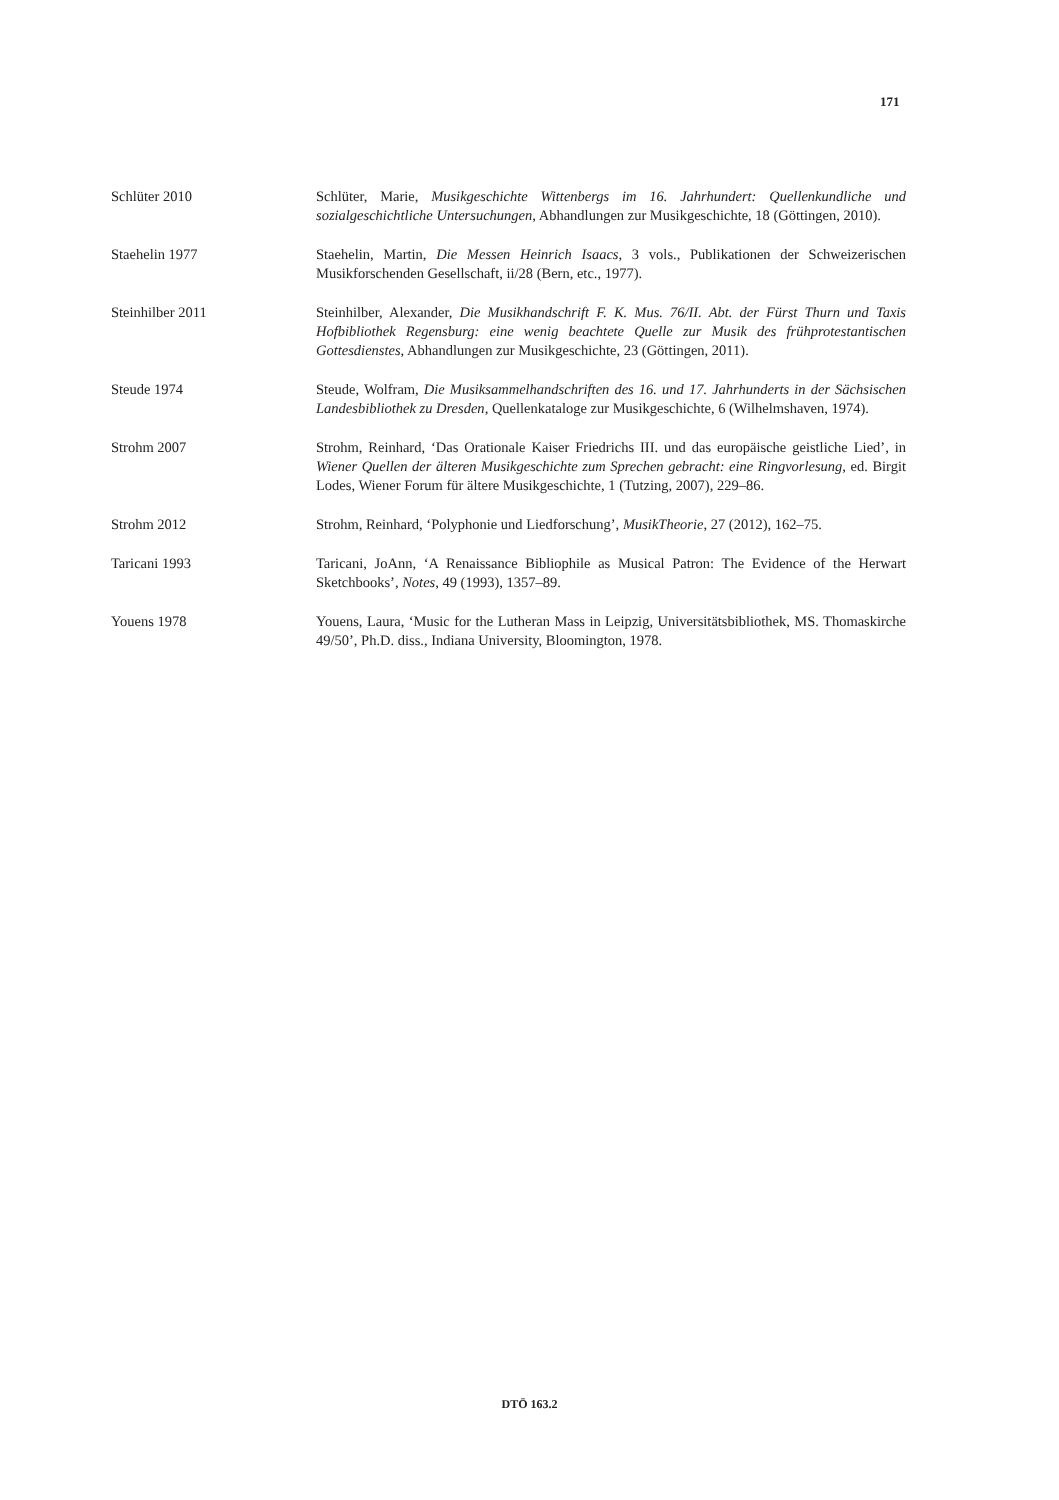171
Schlüter 2010 Schlüter, Marie, Musikgeschichte Wittenbergs im 16. Jahrhundert: Quellenkundliche und sozialgeschichtliche Untersuchungen, Abhandlungen zur Musikgeschichte, 18 (Göttingen, 2010).
Staehelin 1977 Staehelin, Martin, Die Messen Heinrich Isaacs, 3 vols., Publikationen der Schweizerischen Musikforschenden Gesellschaft, ii/28 (Bern, etc., 1977).
Steinhilber 2011 Steinhilber, Alexander, Die Musikhandschrift F. K. Mus. 76/II. Abt. der Fürst Thurn und Taxis Hofbibliothek Regensburg: eine wenig beachtete Quelle zur Musik des frühprotestantischen Gottesdienstes, Abhandlungen zur Musikgeschichte, 23 (Göttingen, 2011).
Steude 1974 Steude, Wolfram, Die Musiksammelhandschriften des 16. und 17. Jahrhunderts in der Sächsischen Landesbibliothek zu Dresden, Quellenkataloge zur Musikgeschichte, 6 (Wilhelmshaven, 1974).
Strohm 2007 Strohm, Reinhard, ‘Das Orationale Kaiser Friedrichs III. und das europäische geistliche Lied’, in Wiener Quellen der älteren Musikgeschichte zum Sprechen gebracht: eine Ringvorlesung, ed. Birgit Lodes, Wiener Forum für ältere Musikgeschichte, 1 (Tutzing, 2007), 229–86.
Strohm 2012 Strohm, Reinhard, ‘Polyphonie und Liedforschung’, MusikTheorie, 27 (2012), 162–75.
Taricani 1993 Taricani, JoAnn, ‘A Renaissance Bibliophile as Musical Patron: The Evidence of the Herwart Sketchbooks’, Notes, 49 (1993), 1357–89.
Youens 1978 Youens, Laura, ‘Music for the Lutheran Mass in Leipzig, Universitätsbibliothek, MS. Thomaskirche 49/50’, Ph.D. diss., Indiana University, Bloomington, 1978.
DTÖ 163.2